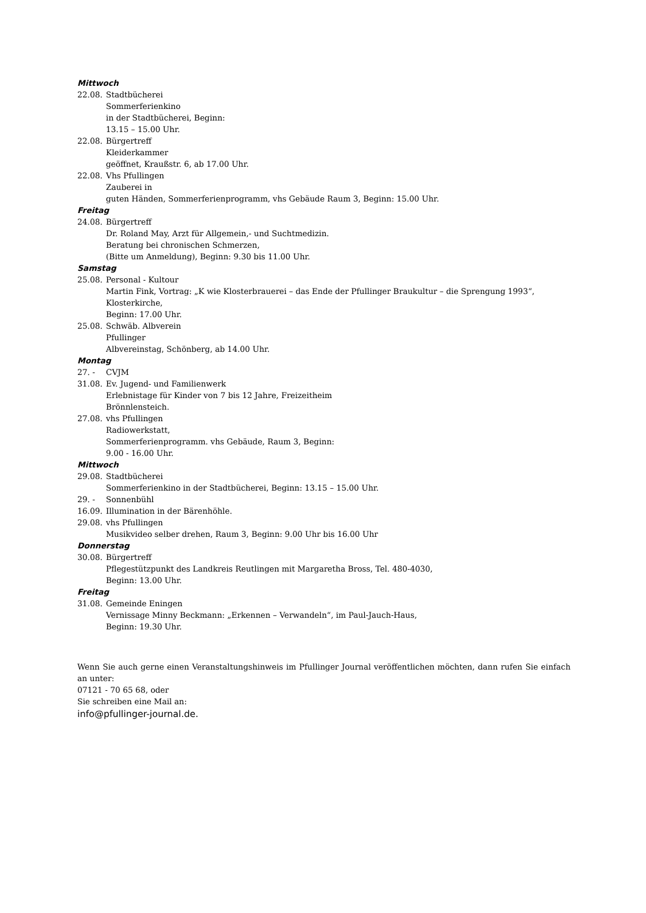Mittwoch
22.08. Stadtbücherei
Sommerferienkino
in der Stadtbücherei, Beginn:
13.15 – 15.00 Uhr.
22.08. Bürgertreff
Kleiderkammer
geöffnet, Kraußstr. 6, ab 17.00 Uhr.
22.08. Vhs Pfullingen
Zauberei in
guten Händen, Sommerferienprogramm, vhs Gebäude Raum 3, Beginn: 15.00 Uhr.
Freitag
24.08. Bürgertreff
Dr. Roland May, Arzt für Allgemein,- und Suchtmedizin.
Beratung bei chronischen Schmerzen,
(Bitte um Anmeldung), Beginn: 9.30 bis 11.00 Uhr.
Samstag
25.08. Personal - Kultour
Martin Fink, Vortrag: „K wie Klosterbrauerei – das Ende der Pfullinger Braukultur – die Sprengung 1993“,
Klosterkirche,
Beginn: 17.00 Uhr.
25.08. Schwäb. Albverein
Pfullinger
Albvereinstag, Schönberg, ab 14.00 Uhr.
Montag
27. - CVJM
31.08. Ev. Jugend- und Familienwerk
Erlebnistage für Kinder von 7 bis 12 Jahre, Freizeitheim
Brönnlensteich.
27.08. vhs Pfullingen
Radiowerkstatt,
Sommerferienprogramm. vhs Gebäude, Raum 3, Beginn:
9.00 - 16.00 Uhr.
Mittwoch
29.08. Stadtbücherei
Sommerferienkino in der Stadtbücherei, Beginn: 13.15 – 15.00 Uhr.
29. - Sonnenbühl
16.09. Illumination in der Bärenhöhle.
29.08. vhs Pfullingen
Musikvideo selber drehen, Raum 3, Beginn: 9.00 Uhr bis 16.00 Uhr
Donnerstag
30.08. Bürgertreff
Pflegestützpunkt des Landkreis Reutlingen mit Margaretha Bross, Tel. 480-4030,
Beginn: 13.00 Uhr.
Freitag
31.08. Gemeinde Eningen
Vernissage Minny Beckmann: „Erkennen – Verwandeln“, im Paul-Jauch-Haus,
Beginn: 19.30 Uhr.
Wenn Sie auch gerne einen Veranstaltungshinweis im Pfullinger Journal veröffentlichen möchten, dann rufen Sie einfach an unter:
07121 - 70 65 68, oder
Sie schreiben eine Mail an:
info@pfullinger-journal.de.